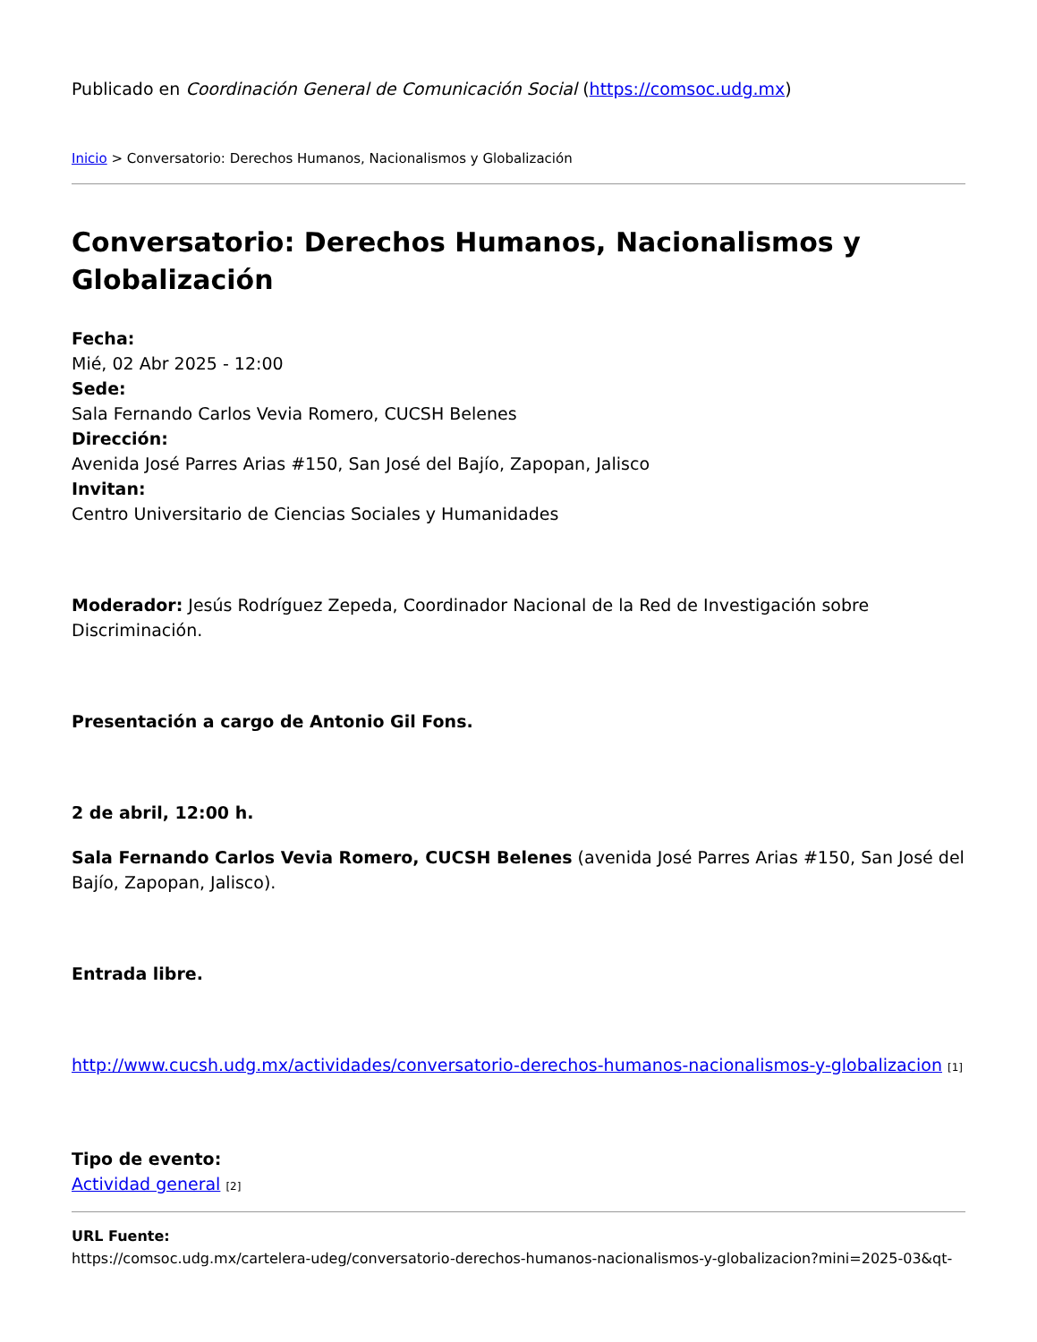Publicado en Coordinación General de Comunicación Social (https://comsoc.udg.mx)
Inicio > Conversatorio: Derechos Humanos, Nacionalismos y Globalización
Conversatorio: Derechos Humanos, Nacionalismos y Globalización
Fecha:
Mié, 02 Abr 2025 - 12:00
Sede:
Sala Fernando Carlos Vevia Romero, CUCSH Belenes
Dirección:
Avenida José Parres Arias #150, San José del Bajío, Zapopan, Jalisco
Invitan:
Centro Universitario de Ciencias Sociales y Humanidades
Moderador: Jesús Rodríguez Zepeda, Coordinador Nacional de la Red de Investigación sobre Discriminación.
Presentación a cargo de Antonio Gil Fons.
2 de abril, 12:00 h.
Sala Fernando Carlos Vevia Romero, CUCSH Belenes (avenida José Parres Arias #150, San José del Bajío, Zapopan, Jalisco).
Entrada libre.
http://www.cucsh.udg.mx/actividades/conversatorio-derechos-humanos-nacionalismos-y-globalizacion [1]
Tipo de evento:
Actividad general [2]
URL Fuente:
https://comsoc.udg.mx/cartelera-udeg/conversatorio-derechos-humanos-nacionalismos-y-globalizacion?mini=2025-03&qt-